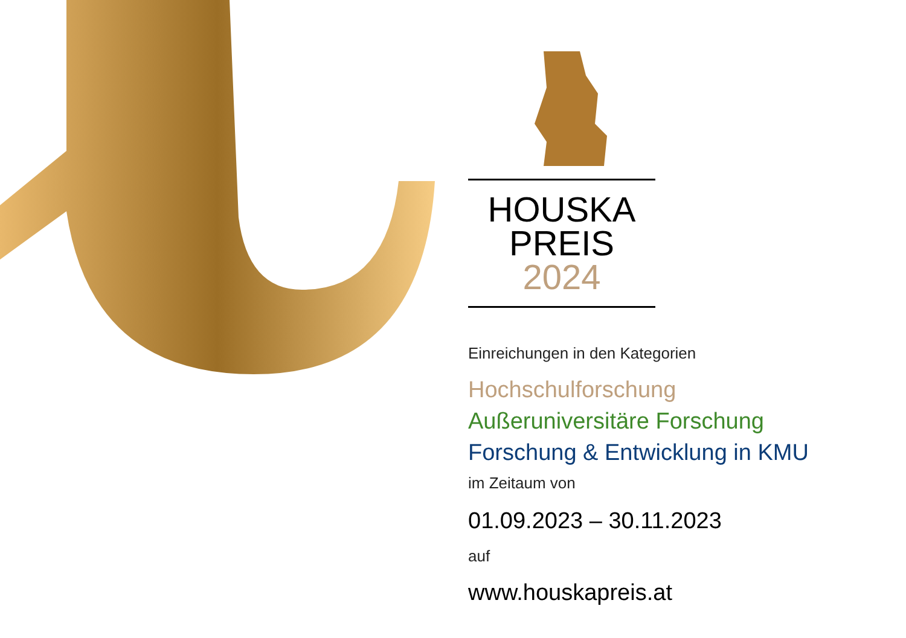HOUSKA
PREIS
2024
Einreichungen in den Kategorien
Hochschulforschung
Außeruniversitäre Forschung
Forschung & Entwicklung in KMU
im Zeitaum von
01.09.2023 – 30.11.2023
auf
www.houskapreis.at